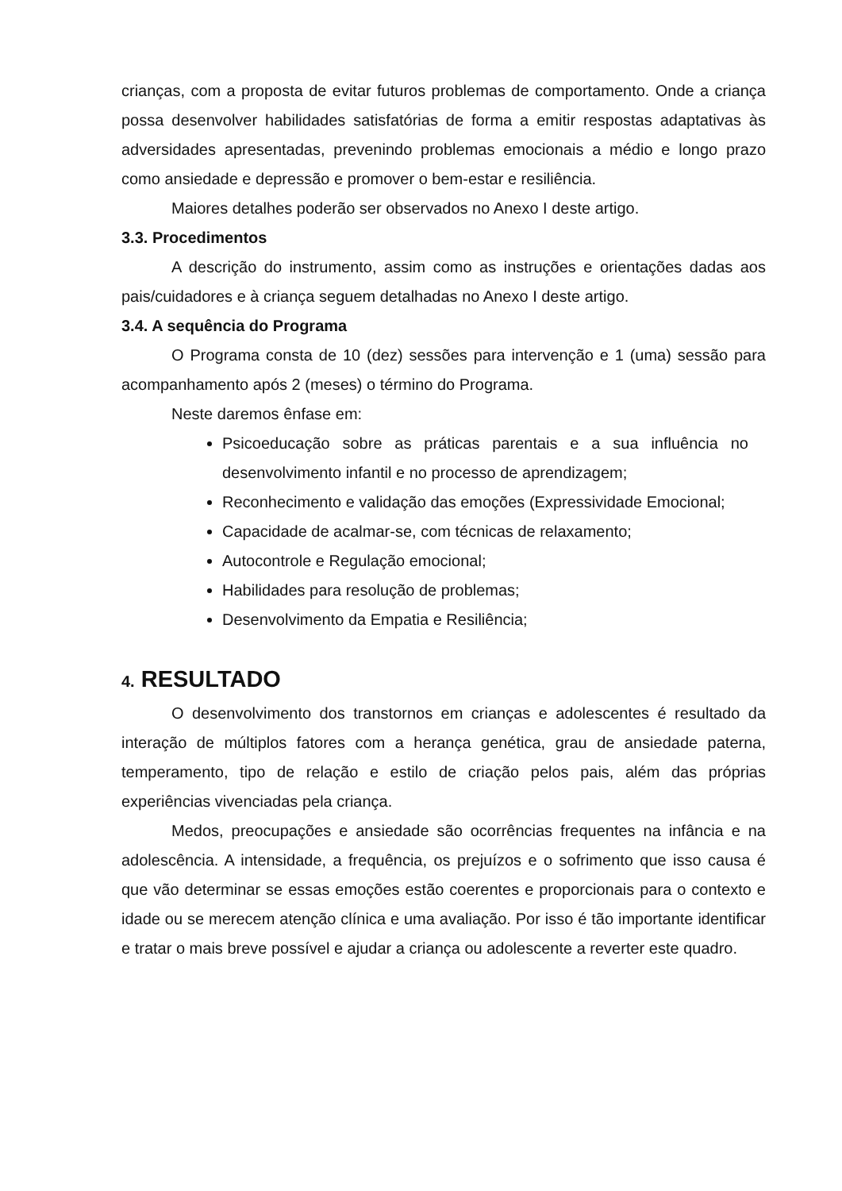crianças, com a proposta de evitar futuros problemas de comportamento. Onde a criança possa desenvolver habilidades satisfatórias de forma a emitir respostas adaptativas às adversidades apresentadas, prevenindo problemas emocionais a médio e longo prazo como ansiedade e depressão e promover o bem-estar e resiliência.
Maiores detalhes poderão ser observados no Anexo I deste artigo.
3.3. Procedimentos
A descrição do instrumento, assim como as instruções e orientações dadas aos pais/cuidadores e à criança seguem detalhadas no Anexo I deste artigo.
3.4. A sequência do Programa
O Programa consta de 10 (dez) sessões para intervenção e 1 (uma) sessão para acompanhamento após 2 (meses) o término do Programa.
Neste daremos ênfase em:
Psicoeducação sobre as práticas parentais e a sua influência no desenvolvimento infantil e no processo de aprendizagem;
Reconhecimento e validação das emoções (Expressividade Emocional;
Capacidade de acalmar-se, com técnicas de relaxamento;
Autocontrole e Regulação emocional;
Habilidades para resolução de problemas;
Desenvolvimento da Empatia e Resiliência;
4. RESULTADO
O desenvolvimento dos transtornos em crianças e adolescentes é resultado da interação de múltiplos fatores com a herança genética, grau de ansiedade paterna, temperamento, tipo de relação e estilo de criação pelos pais, além das próprias experiências vivenciadas pela criança.
Medos, preocupações e ansiedade são ocorrências frequentes na infância e na adolescência. A intensidade, a frequência, os prejuízos e o sofrimento que isso causa é que vão determinar se essas emoções estão coerentes e proporcionais para o contexto e idade ou se merecem atenção clínica e uma avaliação. Por isso é tão importante identificar e tratar o mais breve possível e ajudar a criança ou adolescente a reverter este quadro.